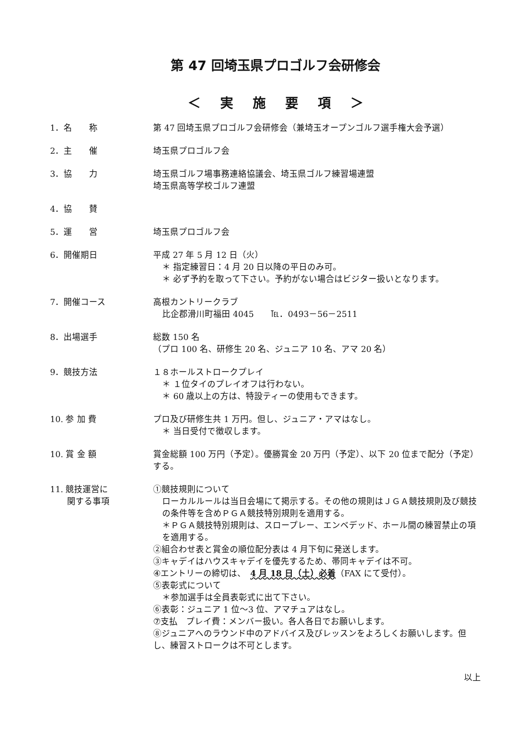第 47 回埼玉県プロゴルフ会研修会
＜ 実 施 要 項 ＞
1．名　　称 第 47 回埼玉県プロゴルフ会研修会（兼埼玉オープンゴルフ選手権大会予選）
2．主　　催 埼玉県プロゴルフ会
3．協　　力 埼玉県ゴルフ場事務連絡協議会、埼玉県ゴルフ練習場連盟
埼玉県高等学校ゴルフ連盟
4．協　　賛
5．運　　営 埼玉県プロゴルフ会
6．開催期日 平成 27 年 5 月 12 日（火）
＊ 指定練習日：4 月 20 日以降の平日のみ可。
＊ 必ず予約を取って下さい。予約がない場合はビジター扱いとなります。
7．開催コース 高根カントリークラブ
比企郡滑川町福田 4045　　℡．0493－56－2511
8．出場選手 総数 150 名
（プロ 100 名、研修生 20 名、ジュニア 10 名、アマ 20 名）
9．競技方法 １８ホールストロークプレイ
＊ １位タイのプレイオフは行わない。
＊ 60 歳以上の方は、特設ティーの使用もできます。
10. 参 加 費 プロ及び研修生共 1 万円。但し、ジュニア・アマはなし。
＊ 当日受付で徴収します。
10. 賞 金 額 賞金総額 100 万円（予定）。優勝賞金 20 万円（予定）、以下 20 位まで配分（予定）する。
11. 競技運営に
　　関する事項
①競技規則について
ローカルルールは当日会場にて掲示する。その他の規則はＪＧＡ競技規則及び競技の条件等を含めＰＧＡ競技特別規則を適用する。
＊ＰＧＡ競技特別規則は、スロープレー、エンベデッド、ホール間の練習禁止の項を適用する。
②組合わせ表と賞金の順位配分表は 4 月下旬に発送します。
③キャデイはハウスキャデイを優先するため、帯同キャデイは不可。
④エントリーの締切は、　4 月 18 日（土）必着（FAX にて受付）。
⑤表彰式について
＊参加選手は全員表彰式に出て下さい。
⑥表彰：ジュニア 1 位～3 位、アマチュアはなし。
⑦支払　プレイ費：メンバー扱い。各人各日でお願いします。
⑧ジュニアへのラウンド中のアドバイス及びレッスンをよろしくお願いします。但し、練習ストロークは不可とします。
以上